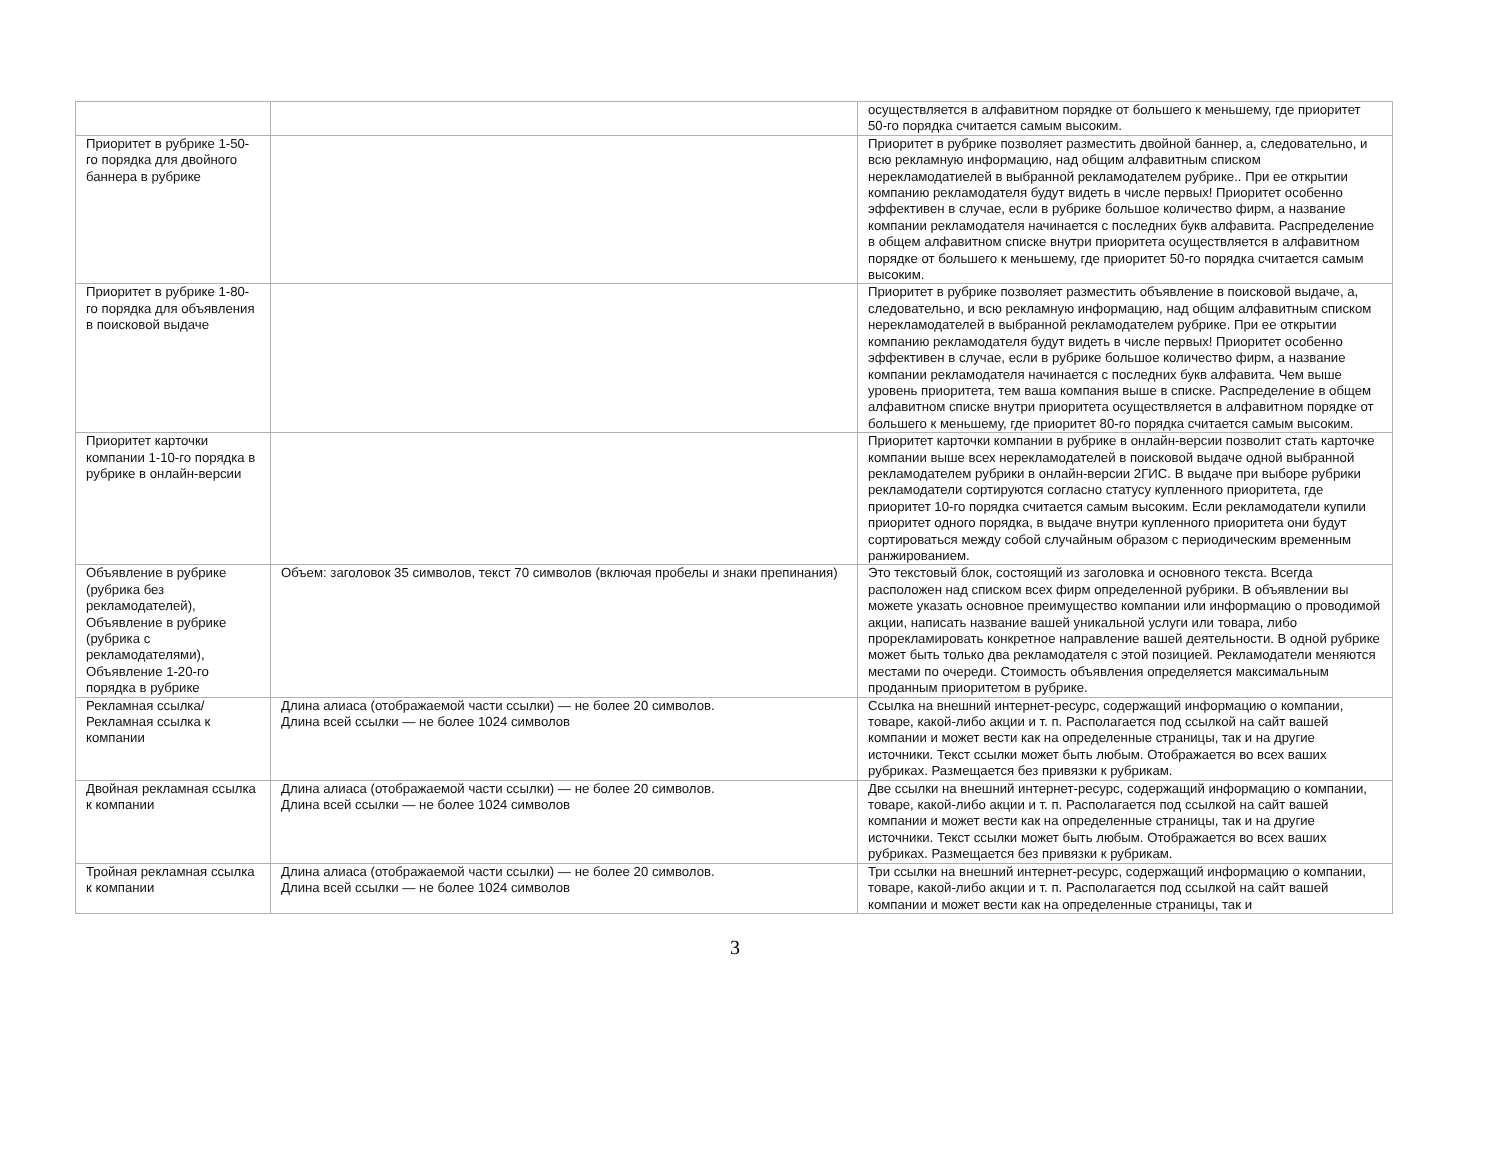| | | осуществляется в алфавитном порядке от большего к меньшему, где приоритет 50-го порядка считается самым высоким. |
| Приоритет в рубрике 1-50-го порядка для двойного баннера в рубрике | | Приоритет в рубрике позволяет разместить двойной баннер, а, следовательно, и всю рекламную информацию, над общим алфавитным списком нерекламодатиелей в выбранной рекламодателем рубрике.. При ее открытии компанию рекламодателя будут видеть в числе первых! Приоритет особенно эффективен в случае, если в рубрике большое количество фирм, а название компании рекламодателя начинается с последних букв алфавита. Распределение в общем алфавитном списке внутри приоритета осуществляется в алфавитном порядке от большего к меньшему, где приоритет 50-го порядка считается самым высоким. |
| Приоритет в рубрике 1-80-го порядка для объявления в поисковой выдаче | | Приоритет в рубрике позволяет разместить объявление в поисковой выдаче, а, следовательно, и всю рекламную информацию, над общим алфавитным списком нерекламодателей в выбранной рекламодателем рубрике. При ее открытии компанию рекламодателя будут видеть в числе первых! Приоритет особенно эффективен в случае, если в рубрике большое количество фирм, а название компании рекламодателя начинается с последних букв алфавита. Чем выше уровень приоритета, тем ваша компания выше в списке. Распределение в общем алфавитном списке внутри приоритета осуществляется в алфавитном порядке от большего к меньшему, где приоритет 80-го порядка считается самым высоким. |
| Приоритет карточки компании 1-10-го порядка в рубрике в онлайн-версии | | Приоритет карточки компании в рубрике в онлайн-версии позволит стать карточке компании выше всех нерекламодателей в поисковой выдаче одной выбранной рекламодателем рубрики в онлайн-версии 2ГИС. В выдаче при выборе рубрики рекламодатели сортируются согласно статусу купленного приоритета, где приоритет 10-го порядка считается самым высоким. Если рекламодатели купили приоритет одного порядка, в выдаче внутри купленного приоритета они будут сортироваться между собой случайным образом с периодическим временным ранжированием. |
| Объявление в рубрике (рубрика без рекламодателей), Объявление в рубрике (рубрика с рекламодателями), Объявление 1-20-го порядка в рубрике | Объем: заголовок 35 символов, текст 70 символов (включая пробелы и знаки препинания) | Это текстовый блок, состоящий из заголовка и основного текста. Всегда расположен над списком всех фирм определенной рубрики. В объявлении вы можете указать основное преимущество компании или информацию о проводимой акции, написать название вашей уникальной услуги или товара, либо прорекламировать конкретное направление вашей деятельности. В одной рубрике может быть только два рекламодателя с этой позицией. Рекламодатели меняются местами по очереди. Стоимость объявления определяется максимальным проданным приоритетом в рубрике. |
| Рекламная ссылка/ Рекламная ссылка к компании | Длина алиаса (отображаемой части ссылки) — не более 20 символов. Длина всей ссылки — не более 1024 символов | Ссылка на внешний интернет-ресурс, содержащий информацию о компании, товаре, какой-либо акции и т. п. Располагается под ссылкой на сайт вашей компании и может вести как на определенные страницы, так и на другие источники. Текст ссылки может быть любым. Отображается во всех ваших рубриках. Размещается без привязки к рубрикам. |
| Двойная рекламная ссылка к компании | Длина алиаса (отображаемой части ссылки) — не более 20 символов. Длина всей ссылки — не более 1024 символов | Две ссылки на внешний интернет-ресурс, содержащий информацию о компании, товаре, какой-либо акции и т. п. Располагается под ссылкой на сайт вашей компании и может вести как на определенные страницы, так и на другие источники. Текст ссылки может быть любым. Отображается во всех ваших рубриках. Размещается без привязки к рубрикам. |
| Тройная рекламная ссылка к компании | Длина алиаса (отображаемой части ссылки) — не более 20 символов. Длина всей ссылки — не более 1024 символов | Три ссылки на внешний интернет-ресурс, содержащий информацию о компании, товаре, какой-либо акции и т. п. Располагается под ссылкой на сайт вашей компании и может вести как на определенные страницы, так и |
3